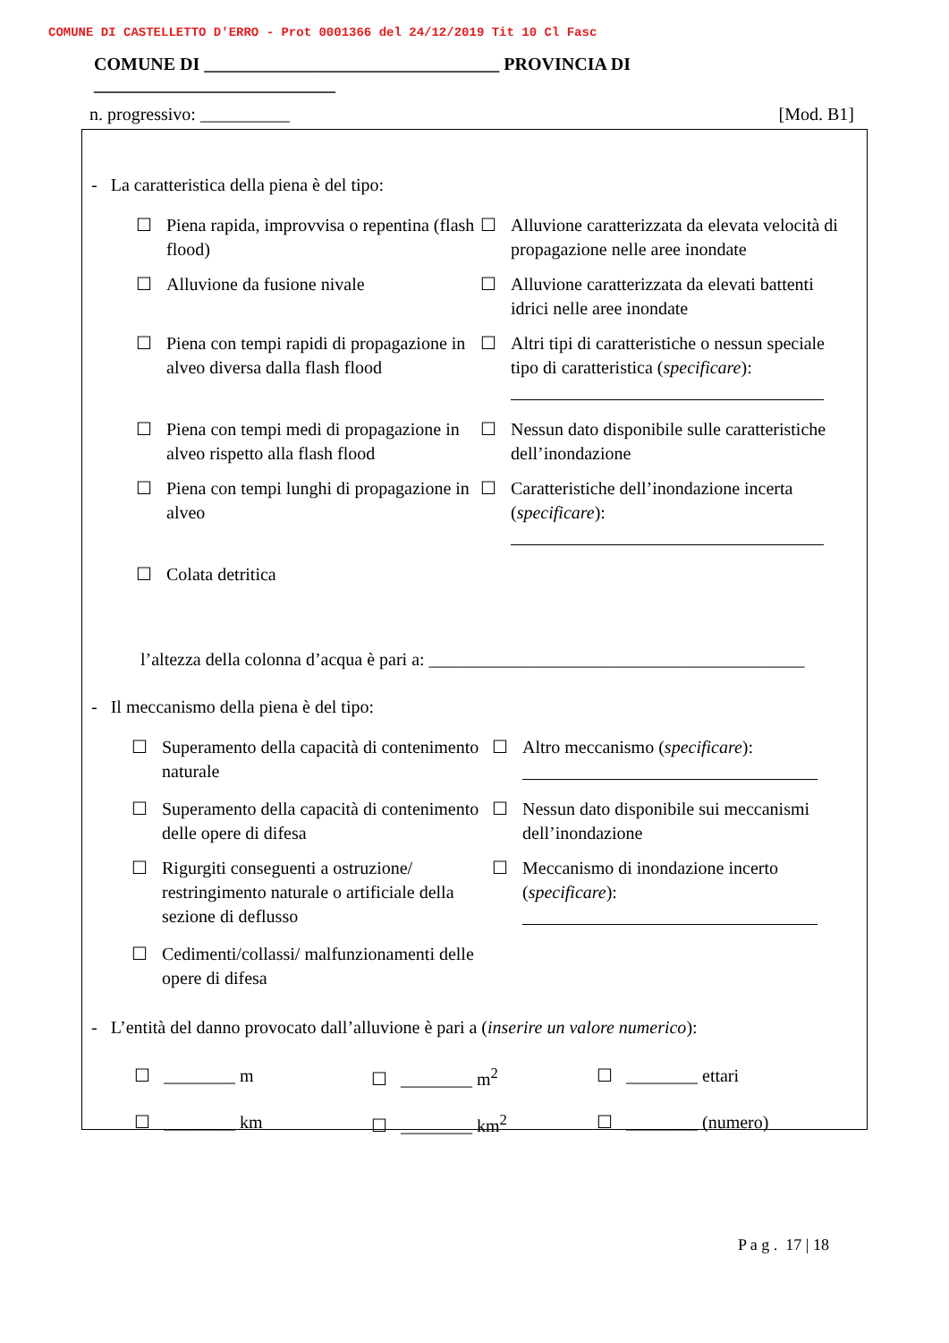COMUNE DI CASTELLETTO D'ERRO - Prot 0001366 del 24/12/2019 Tit 10 Cl Fasc
COMUNE DI _________________________________ PROVINCIA DI ___________________________
n. progressivo: __________ [Mod. B1]
- La caratteristica della piena è del tipo:
☐ Piena rapida, improvvisa o repentina (flash flood)
☐ Alluvione caratterizzata da elevata velocità di propagazione nelle aree inondate
☐ Alluvione da fusione nivale
☐ Alluvione caratterizzata da elevati battenti idrici nelle aree inondate
☐ Piena con tempi rapidi di propagazione in alveo diversa dalla flash flood
☐ Altri tipi di caratteristiche o nessun speciale tipo di caratteristica (specificare):
☐ Piena con tempi medi di propagazione in alveo rispetto alla flash flood
☐ Nessun dato disponibile sulle caratteristiche dell’inondazione
☐ Piena con tempi lunghi di propagazione in alveo
☐ Caratteristiche dell’inondazione incerta (specificare):
☐ Colata detritica
l’altezza della colonna d’acqua è pari a: __________________________________________
- Il meccanismo della piena è del tipo:
☐ Superamento della capacità di contenimento naturale
☐ Altro meccanismo (specificare):
☐ Superamento della capacità di contenimento delle opere di difesa
☐ Nessun dato disponibile sui meccanismi dell’inondazione
☐ Rigurgiti conseguenti a ostruzione/ restringimento naturale o artificiale della sezione di deflusso
☐ Meccanismo di inondazione incerto (specificare):
☐ Cedimenti/collassi/ malfunzionamenti delle opere di difesa
- L’entità del danno provocato dall’alluvione è pari a (inserire un valore numerico):
☐ ________ m ☐ ________ m<sup>2</sup> ☐ ________ ettari ☐ ________ km ☐ ________ km<sup>2</sup> ☐ ________ (numero)
P a g . 17 | 18